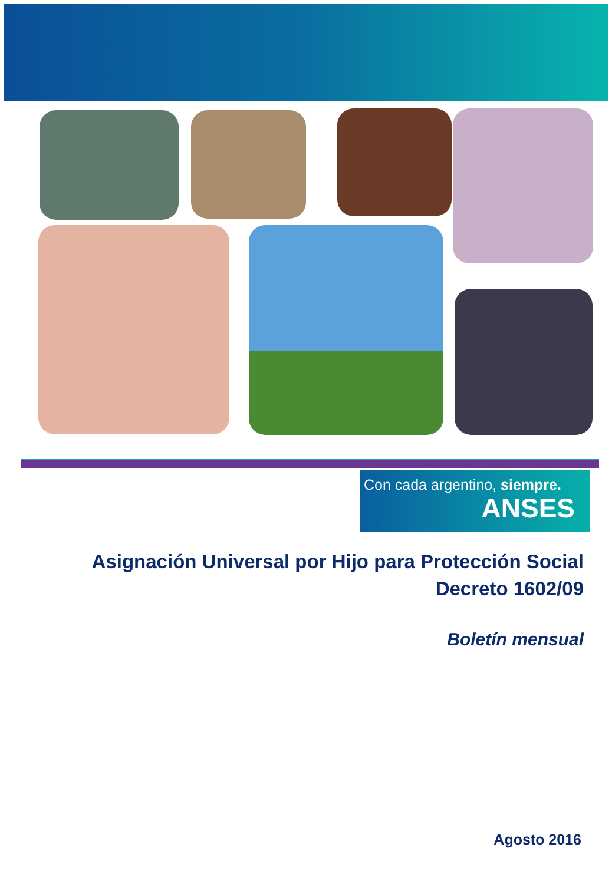Con cada argentino, siempre.
ANSES
Asignación Universal por Hijo para Protección Social
Decreto 1602/09
Boletín mensual
Agosto 2016